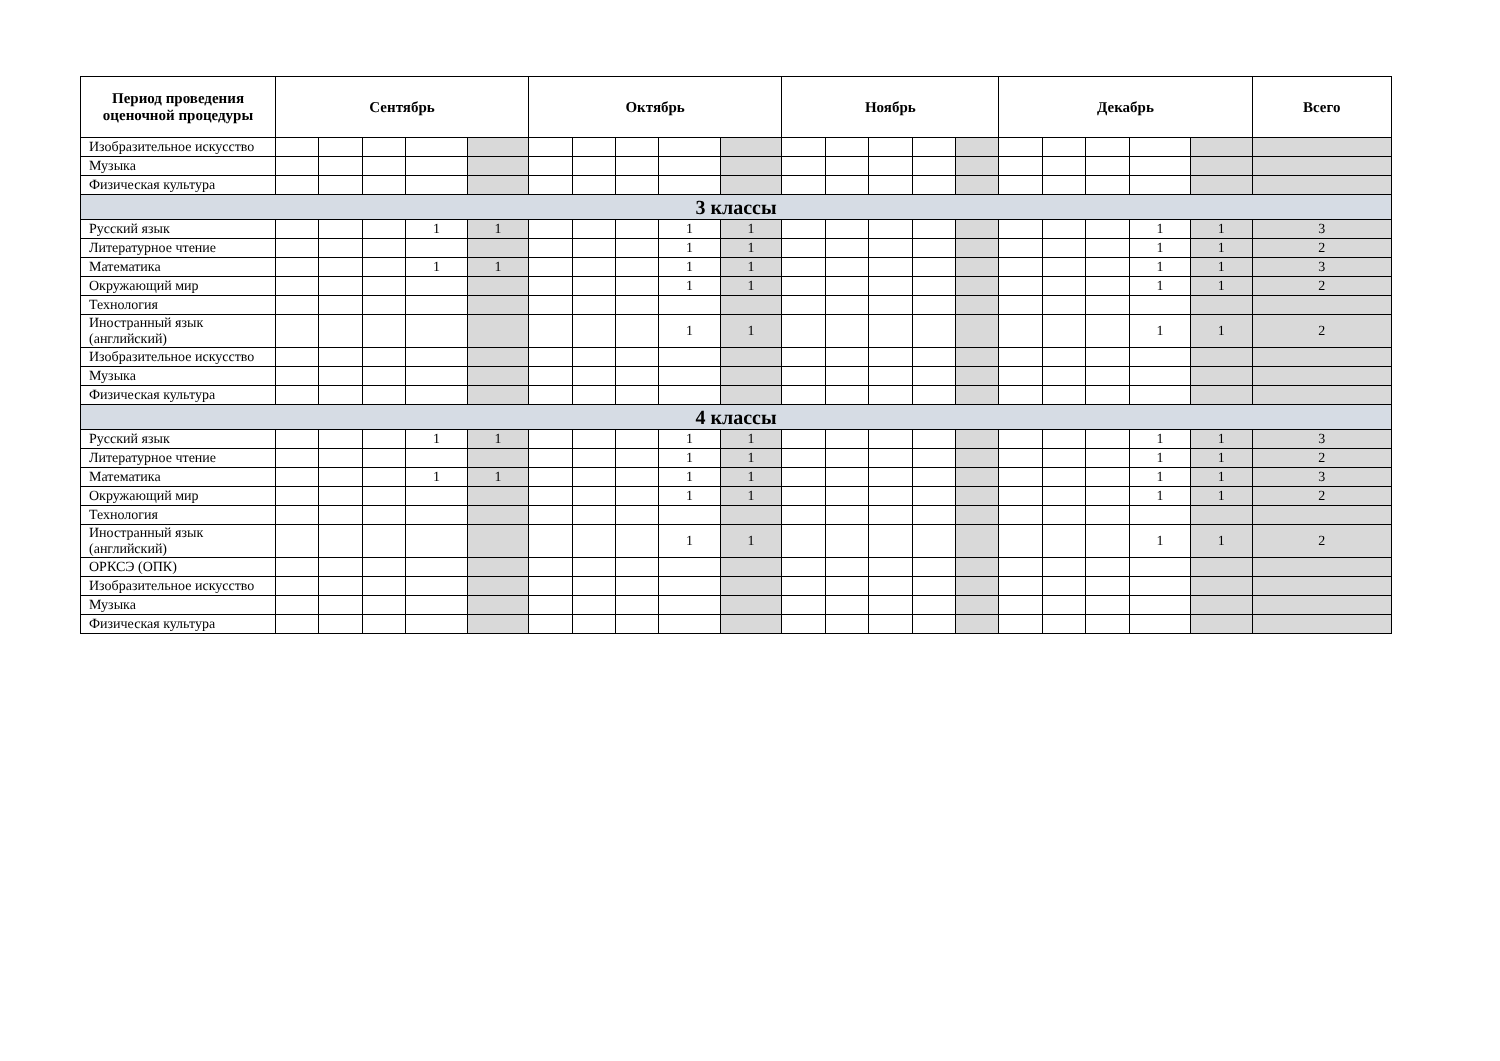| Период проведения оценочной процедуры | Сентябрь | | | | | Октябрь | | | | | Ноябрь | | | | | Декабрь | | | | | Всего |
| --- | --- | --- | --- | --- | --- | --- | --- | --- | --- | --- | --- | --- | --- | --- | --- | --- | --- | --- | --- | --- | --- |
| Изобразительное искусство | | | | | | | | | | | | | | | | | | | | | |
| Музыка | | | | | | | | | | | | | | | | | | | | | |
| Физическая культура | | | | | | | | | | | | | | | | | | | | | |
| 3 классы | | | | | | | | | | | | | | | | | | | | | |
| Русский язык | | | | 1 | 1 | | | | 1 | 1 | | | | | | | | | 1 | 1 | 3 |
| Литературное чтение | | | | | | | | | 1 | 1 | | | | | | | | | 1 | 1 | 2 |
| Математика | | | | 1 | 1 | | | | 1 | 1 | | | | | | | | | 1 | 1 | 3 |
| Окружающий мир | | | | | | | | | 1 | 1 | | | | | | | | | 1 | 1 | 2 |
| Технология | | | | | | | | | | | | | | | | | | | | | |
| Иностранный язык (английский) | | | | | | | | | 1 | 1 | | | | | | | | | 1 | 1 | 2 |
| Изобразительное искусство | | | | | | | | | | | | | | | | | | | | | |
| Музыка | | | | | | | | | | | | | | | | | | | | | |
| Физическая культура | | | | | | | | | | | | | | | | | | | | | |
| 4 классы | | | | | | | | | | | | | | | | | | | | | |
| Русский язык | | | | 1 | 1 | | | | 1 | 1 | | | | | | | | | 1 | 1 | 3 |
| Литературное чтение | | | | | | | | | 1 | 1 | | | | | | | | | 1 | 1 | 2 |
| Математика | | | | 1 | 1 | | | | 1 | 1 | | | | | | | | | 1 | 1 | 3 |
| Окружающий мир | | | | | | | | | 1 | 1 | | | | | | | | | 1 | 1 | 2 |
| Технология | | | | | | | | | | | | | | | | | | | | | |
| Иностранный язык (английский) | | | | | | | | | 1 | 1 | | | | | | | | | 1 | 1 | 2 |
| ОРКСЭ (ОПК) | | | | | | | | | | | | | | | | | | | | | |
| Изобразительное искусство | | | | | | | | | | | | | | | | | | | | | |
| Музыка | | | | | | | | | | | | | | | | | | | | | |
| Физическая культура | | | | | | | | | | | | | | | | | | | | | |